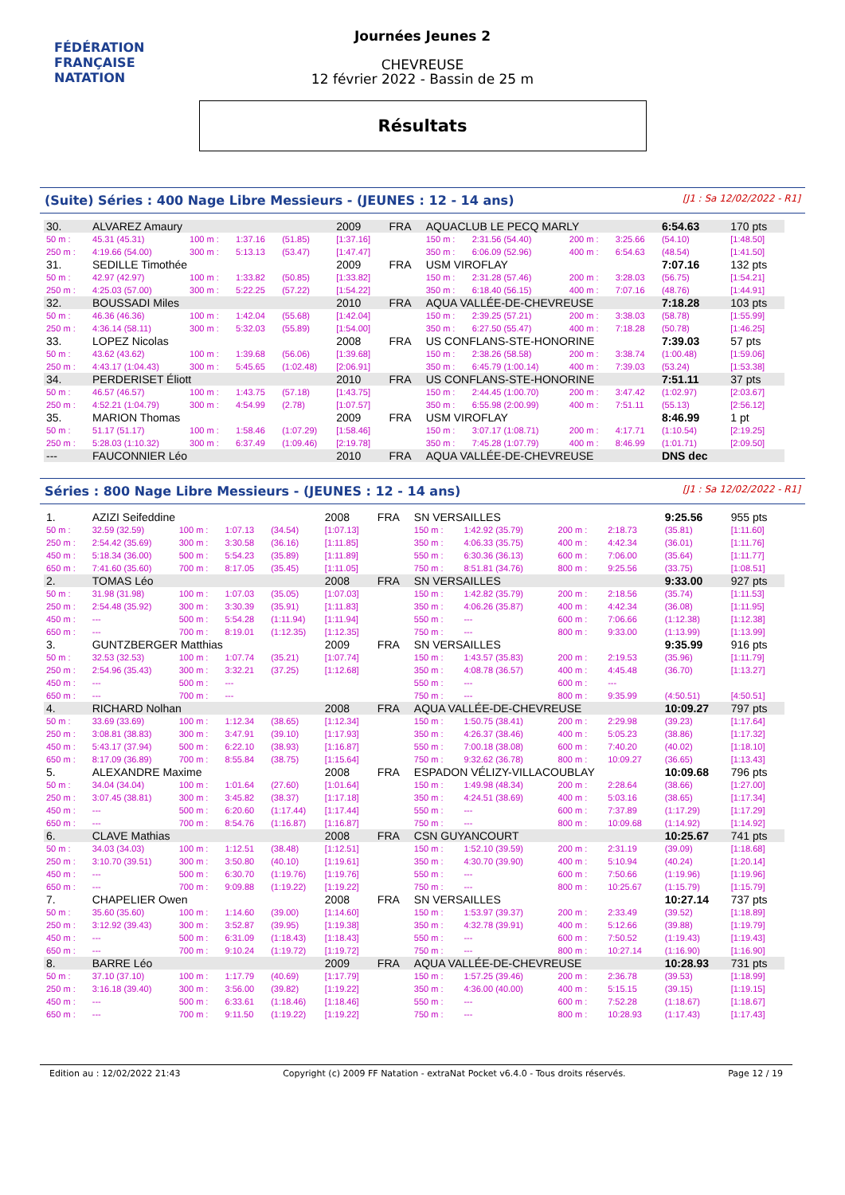FÉDÉRATION FRANÇAISE
NATATION
Journées Jeunes 2
CHEVREUSE
12 février 2022 - Bassin de 25 m
Résultats
(Suite) Séries : 400 Nage Libre Messieurs - (JEUNES : 12 - 14 ans) [J1 : Sa 12/02/2022 - R1]
| 30. | ALVAREZ Amaury | | | | 2009 | FRA | AQUACLUB LE PECQ MARLY | | | | 6:54.63 | | 170 pts |
| 50 m : | 45.31 (45.31) | 100 m : | 1:37.16 | (51.85) | [1:37.16] | | 150 m : | 2:31.56 (54.40) | 200 m : | 3:25.66 | (54.10) | | [1:48.50] |
| 250 m : | 4:19.66 (54.00) | 300 m : | 5:13.13 | (53.47) | [1:47.47] | | 350 m : | 6:06.09 (52.96) | 400 m : | 6:54.63 | (48.54) | | [1:41.50] |
| 31. | SEDILLE Timothée | | | | 2009 | FRA | USM VIROFLAY | | | | 7:07.16 | | 132 pts |
| 50 m : | 42.97 (42.97) | 100 m : | 1:33.82 | (50.85) | [1:33.82] | | 150 m : | 2:31.28 (57.46) | 200 m : | 3:28.03 | (56.75) | | [1:54.21] |
| 250 m : | 4:25.03 (57.00) | 300 m : | 5:22.25 | (57.22) | [1:54.22] | | 350 m : | 6:18.40 (56.15) | 400 m : | 7:07.16 | (48.76) | | [1:44.91] |
| 32. | BOUSSADI Miles | | | | 2010 | FRA | AQUA VALLÉE-DE-CHEVREUSE | | | | 7:18.28 | | 103 pts |
| 50 m : | 46.36 (46.36) | 100 m : | 1:42.04 | (55.68) | [1:42.04] | | 150 m : | 2:39.25 (57.21) | 200 m : | 3:38.03 | (58.78) | | [1:55.99] |
| 250 m : | 4:36.14 (58.11) | 300 m : | 5:32.03 | (55.89) | [1:54.00] | | 350 m : | 6:27.50 (55.47) | 400 m : | 7:18.28 | (50.78) | | [1:46.25] |
| 33. | LOPEZ Nicolas | | | | 2008 | FRA | US CONFLANS-STE-HONORINE | | | | 7:39.03 | | 57 pts |
| 50 m : | 43.62 (43.62) | 100 m : | 1:39.68 | (56.06) | [1:39.68] | | 150 m : | 2:38.26 (58.58) | 200 m : | 3:38.74 | (1:00.48) | | [1:59.06] |
| 250 m : | 4:43.17 (1:04.43) | 300 m : | 5:45.65 | (1:02.48) | [2:06.91] | | 350 m : | 6:45.79 (1:00.14) | 400 m : | 7:39.03 | (53.24) | | [1:53.38] |
| 34. | PERDERISET Éliott | | | | 2010 | FRA | US CONFLANS-STE-HONORINE | | | | 7:51.11 | | 37 pts |
| 50 m : | 46.57 (46.57) | 100 m : | 1:43.75 | (57.18) | [1:43.75] | | 150 m : | 2:44.45 (1:00.70) | 200 m : | 3:47.42 | (1:02.97) | | [2:03.67] |
| 250 m : | 4:52.21 (1:04.79) | 300 m : | 4:54.99 | (2.78) | [1:07.57] | | 350 m : | 6:55.98 (2:00.99) | 400 m : | 7:51.11 | (55.13) | | [2:56.12] |
| 35. | MARION Thomas | | | | 2009 | FRA | USM VIROFLAY | | | | 8:46.99 | | 1 pt |
| 50 m : | 51.17 (51.17) | 100 m : | 1:58.46 | (1:07.29) | [1:58.46] | | 150 m : | 3:07.17 (1:08.71) | 200 m : | 4:17.71 | (1:10.54) | | [2:19.25] |
| 250 m : | 5:28.03 (1:10.32) | 300 m : | 6:37.49 | (1:09.46) | [2:19.78] | | 350 m : | 7:45.28 (1:07.79) | 400 m : | 8:46.99 | (1:01.71) | | [2:09.50] |
| --- | FAUCONNIER Léo | | | | 2010 | FRA | AQUA VALLÉE-DE-CHEVREUSE | | | | DNS dec | | |
Séries : 800 Nage Libre Messieurs - (JEUNES : 12 - 14 ans) [J1 : Sa 12/02/2022 - R1]
| 1. | AZIZI Seifeddine | | | | 2008 | FRA | SN VERSAILLES | | | | 9:25.56 | | 955 pts |
| 50 m : | 32.59 (32.59) | 100 m : | 1:07.13 | (34.54) | [1:07.13] | | 150 m : | 1:42.92 (35.79) | 200 m : | 2:18.73 | (35.81) | | [1:11.60] |
| 250 m : | 2:54.42 (35.69) | 300 m : | 3:30.58 | (36.16) | [1:11.85] | | 350 m : | 4:06.33 (35.75) | 400 m : | 4:42.34 | (36.01) | | [1:11.76] |
| 450 m : | 5:18.34 (36.00) | 500 m : | 5:54.23 | (35.89) | [1:11.89] | | 550 m : | 6:30.36 (36.13) | 600 m : | 7:06.00 | (35.64) | | [1:11.77] |
| 650 m : | 7:41.60 (35.60) | 700 m : | 8:17.05 | (35.45) | [1:11.05] | | 750 m : | 8:51.81 (34.76) | 800 m : | 9:25.56 | (33.75) | | [1:08.51] |
| 2. | TOMAS Léo | | | | 2008 | FRA | SN VERSAILLES | | | | 9:33.00 | | 927 pts |
| 50 m : | 31.98 (31.98) | 100 m : | 1:07.03 | (35.05) | [1:07.03] | | 150 m : | 1:42.82 (35.79) | 200 m : | 2:18.56 | (35.74) | | [1:11.53] |
| 250 m : | 2:54.48 (35.92) | 300 m : | 3:30.39 | (35.91) | [1:11.83] | | 350 m : | 4:06.26 (35.87) | 400 m : | 4:42.34 | (36.08) | | [1:11.95] |
| 450 m : | --- | 500 m : | 5:54.28 | (1:11.94) | [1:11.94] | | 550 m : | --- | 600 m : | 7:06.66 | (1:12.38) | | [1:12.38] |
| 650 m : | --- | 700 m : | 8:19.01 | (1:12.35) | [1:12.35] | | 750 m : | --- | 800 m : | 9:33.00 | (1:13.99) | | [1:13.99] |
| 3. | GUNTZBERGER Matthias | | | | 2009 | FRA | SN VERSAILLES | | | | 9:35.99 | | 916 pts |
| 50 m : | 32.53 (32.53) | 100 m : | 1:07.74 | (35.21) | [1:07.74] | | 150 m : | 1:43.57 (35.83) | 200 m : | 2:19.53 | (35.96) | | [1:11.79] |
| 250 m : | 2:54.96 (35.43) | 300 m : | 3:32.21 | (37.25) | [1:12.68] | | 350 m : | 4:08.78 (36.57) | 400 m : | 4:45.48 | (36.70) | | [1:13.27] |
| 450 m : | --- | 500 m : | --- | | | | 550 m : | --- | 600 m : | --- | | | |
| 650 m : | --- | 700 m : | --- | | | | 750 m : | --- | 800 m : | 9:35.99 | (4:50.51) | | [4:50.51] |
| 4. | RICHARD Nolhan | | | | 2008 | FRA | AQUA VALLÉE-DE-CHEVREUSE | | | | 10:09.27 | | 797 pts |
| 50 m : | 33.69 (33.69) | 100 m : | 1:12.34 | (38.65) | [1:12.34] | | 150 m : | 1:50.75 (38.41) | 200 m : | 2:29.98 | (39.23) | | [1:17.64] |
| 250 m : | 3:08.81 (38.83) | 300 m : | 3:47.91 | (39.10) | [1:17.93] | | 350 m : | 4:26.37 (38.46) | 400 m : | 5:05.23 | (38.86) | | [1:17.32] |
| 450 m : | 5:43.17 (37.94) | 500 m : | 6:22.10 | (38.93) | [1:16.87] | | 550 m : | 7:00.18 (38.08) | 600 m : | 7:40.20 | (40.02) | | [1:18.10] |
| 650 m : | 8:17.09 (36.89) | 700 m : | 8:55.84 | (38.75) | [1:15.64] | | 750 m : | 9:32.62 (36.78) | 800 m : | 10:09.27 | (36.65) | | [1:13.43] |
| 5. | ALEXANDRE Maxime | | | | 2008 | FRA | ESPADON VÉLIZY-VILLACOUBLAY | | | | 10:09.68 | | 796 pts |
| 50 m : | 34.04 (34.04) | 100 m : | 1:01.64 | (27.60) | [1:01.64] | | 150 m : | 1:49.98 (48.34) | 200 m : | 2:28.64 | (38.66) | | [1:27.00] |
| 250 m : | 3:07.45 (38.81) | 300 m : | 3:45.82 | (38.37) | [1:17.18] | | 350 m : | 4:24.51 (38.69) | 400 m : | 5:03.16 | (38.65) | | [1:17.34] |
| 450 m : | --- | 500 m : | 6:20.60 | (1:17.44) | [1:17.44] | | 550 m : | --- | 600 m : | 7:37.89 | (1:17.29) | | [1:17.29] |
| 650 m : | --- | 700 m : | 8:54.76 | (1:16.87) | [1:16.87] | | 750 m : | --- | 800 m : | 10:09.68 | (1:14.92) | | [1:14.92] |
| 6. | CLAVE Mathias | | | | 2008 | FRA | CSN GUYANCOURT | | | | 10:25.67 | | 741 pts |
| 50 m : | 34.03 (34.03) | 100 m : | 1:12.51 | (38.48) | [1:12.51] | | 150 m : | 1:52.10 (39.59) | 200 m : | 2:31.19 | (39.09) | | [1:18.68] |
| 250 m : | 3:10.70 (39.51) | 300 m : | 3:50.80 | (40.10) | [1:19.61] | | 350 m : | 4:30.70 (39.90) | 400 m : | 5:10.94 | (40.24) | | [1:20.14] |
| 450 m : | --- | 500 m : | 6:30.70 | (1:19.76) | [1:19.76] | | 550 m : | --- | 600 m : | 7:50.66 | (1:19.96) | | [1:19.96] |
| 650 m : | --- | 700 m : | 9:09.88 | (1:19.22) | [1:19.22] | | 750 m : | --- | 800 m : | 10:25.67 | (1:15.79) | | [1:15.79] |
| 7. | CHAPELIER Owen | | | | 2008 | FRA | SN VERSAILLES | | | | 10:27.14 | | 737 pts |
| 50 m : | 35.60 (35.60) | 100 m : | 1:14.60 | (39.00) | [1:14.60] | | 150 m : | 1:53.97 (39.37) | 200 m : | 2:33.49 | (39.52) | | [1:18.89] |
| 250 m : | 3:12.92 (39.43) | 300 m : | 3:52.87 | (39.95) | [1:19.38] | | 350 m : | 4:32.78 (39.91) | 400 m : | 5:12.66 | (39.88) | | [1:19.79] |
| 450 m : | --- | 500 m : | 6:31.09 | (1:18.43) | [1:18.43] | | 550 m : | --- | 600 m : | 7:50.52 | (1:19.43) | | [1:19.43] |
| 650 m : | --- | 700 m : | 9:10.24 | (1:19.72) | [1:19.72] | | 750 m : | --- | 800 m : | 10:27.14 | (1:16.90) | | [1:16.90] |
| 8. | BARRE Léo | | | | 2009 | FRA | AQUA VALLÉE-DE-CHEVREUSE | | | | 10:28.93 | | 731 pts |
| 50 m : | 37.10 (37.10) | 100 m : | 1:17.79 | (40.69) | [1:17.79] | | 150 m : | 1:57.25 (39.46) | 200 m : | 2:36.78 | (39.53) | | [1:18.99] |
| 250 m : | 3:16.18 (39.40) | 300 m : | 3:56.00 | (39.82) | [1:19.22] | | 350 m : | 4:36.00 (40.00) | 400 m : | 5:15.15 | (39.15) | | [1:19.15] |
| 450 m : | --- | 500 m : | 6:33.61 | (1:18.46) | [1:18.46] | | 550 m : | --- | 600 m : | 7:52.28 | (1:18.67) | | [1:18.67] |
| 650 m : | --- | 700 m : | 9:11.50 | (1:19.22) | [1:19.22] | | 750 m : | --- | 800 m : | 10:28.93 | (1:17.43) | | [1:17.43] |
Edition au : 12/02/2022 21:43 Copyright (c) 2009 FF Natation - extraNat Pocket v6.4.0 - Tous droits réservés. Page 12 / 19